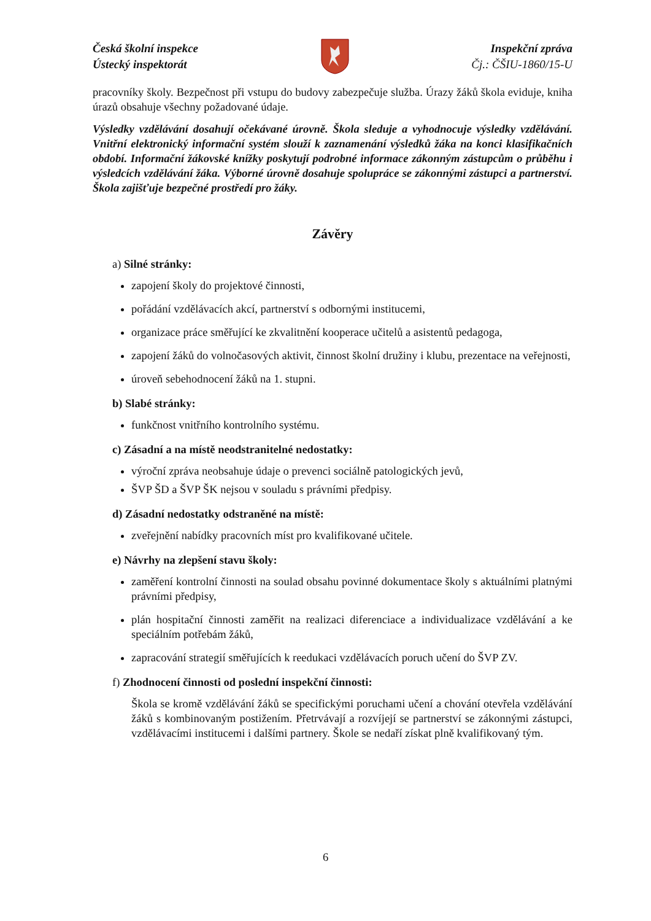Česká školní inspekce
Ústecký inspektorát
Inspekční zpráva
Čj.: ČŠIU-1860/15-U
pracovníky školy. Bezpečnost při vstupu do budovy zabezpečuje služba. Úrazy žáků škola eviduje, kniha úrazů obsahuje všechny požadované údaje.
Výsledky vzdělávání dosahují očekávané úrovně. Škola sleduje a vyhodnocuje výsledky vzdělávání. Vnitřní elektronický informační systém slouží k zaznamenání výsledků žáka na konci klasifikačních období. Informační žákovské knížky poskytují podrobné informace zákonným zástupcům o průběhu i výsledcích vzdělávání žáka. Výborné úrovně dosahuje spolupráce se zákonnými zástupci a partnerství. Škola zajišťuje bezpečné prostředí pro žáky.
Závěry
a) Silné stránky:
zapojení školy do projektové činnosti,
pořádání vzdělávacích akcí, partnerství s odbornými institucemi,
organizace práce směřující ke zkvalitnění kooperace učitelů a asistentů pedagoga,
zapojení žáků do volnočasových aktivit, činnost školní družiny i klubu, prezentace na veřejnosti,
úroveň sebehodnocení žáků na 1. stupni.
b) Slabé stránky:
funkčnost vnitřního kontrolního systému.
c) Zásadní a na místě neodstranitelné nedostatky:
výroční zpráva neobsahuje údaje o prevenci sociálně patologických jevů,
ŠVP ŠD a ŠVP ŠK nejsou v souladu s právními předpisy.
d) Zásadní nedostatky odstraněné na místě:
zveřejnění nabídky pracovních míst pro kvalifikované učitele.
e) Návrhy na zlepšení stavu školy:
zaměření kontrolní činnosti na soulad obsahu povinné dokumentace školy s aktuálními platnými právními předpisy,
plán hospitační činnosti zaměřit na realizaci diferenciace a individualizace vzdělávání a ke speciálním potřebám žáků,
zapracování strategií směřujících k reedukaci vzdělávacích poruch učení do ŠVP ZV.
f) Zhodnocení činnosti od poslední inspekční činnosti:
Škola se kromě vzdělávání žáků se specifickými poruchami učení a chování otevřela vzdělávání žáků s kombinovaným postižením. Přetrvávají a rozvíjejí se partnerství se zákonnými zástupci, vzdělávacími institucemi i dalšími partnery. Škole se nedaří získat plně kvalifikovaný tým.
6